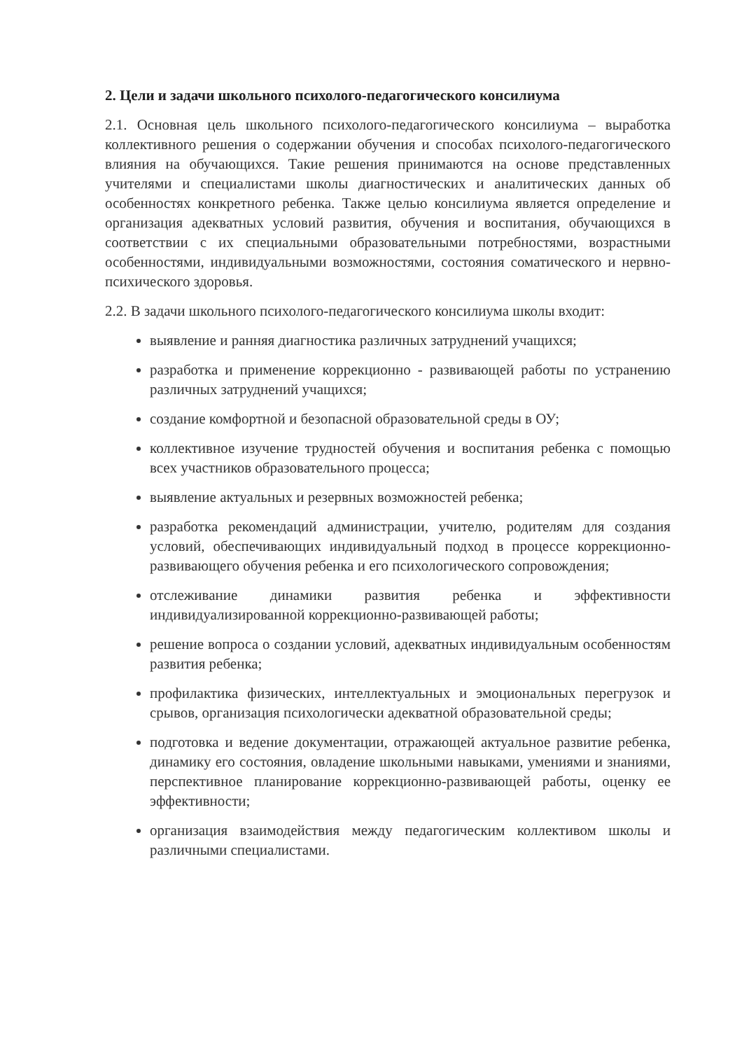2. Цели и задачи школьного психолого-педагогического консилиума
2.1. Основная цель школьного психолого-педагогического консилиума – выработка коллективного решения о содержании обучения и способах психолого-педагогического влияния на обучающихся. Такие решения принимаются на основе представленных учителями и специалистами школы диагностических и аналитических данных об особенностях конкретного ребенка. Также целью консилиума является определение и организация адекватных условий развития, обучения и воспитания, обучающихся в соответствии с их специальными образовательными потребностями, возрастными особенностями, индивидуальными возможностями, состояния соматического и нервно-психического здоровья.
2.2. В задачи школьного психолого-педагогического консилиума школы входит:
выявление и ранняя диагностика различных затруднений учащихся;
разработка и применение коррекционно - развивающей работы по устранению различных затруднений учащихся;
создание комфортной и безопасной образовательной среды в ОУ;
коллективное изучение трудностей обучения и воспитания ребенка с помощью всех участников образовательного процесса;
выявление актуальных и резервных возможностей ребенка;
разработка рекомендаций администрации, учителю, родителям для создания условий, обеспечивающих индивидуальный подход в процессе коррекционно-развивающего обучения ребенка и его психологического сопровождения;
отслеживание динамики развития ребенка и эффективности индивидуализированной коррекционно-развивающей работы;
решение вопроса о создании условий, адекватных индивидуальным особенностям развития ребенка;
профилактика физических, интеллектуальных и эмоциональных перегрузок и срывов, организация психологически адекватной образовательной среды;
подготовка и ведение документации, отражающей актуальное развитие ребенка, динамику его состояния, овладение школьными навыками, умениями и знаниями, перспективное планирование коррекционно-развивающей работы, оценку ее эффективности;
организация взаимодействия между педагогическим коллективом школы и различными специалистами.